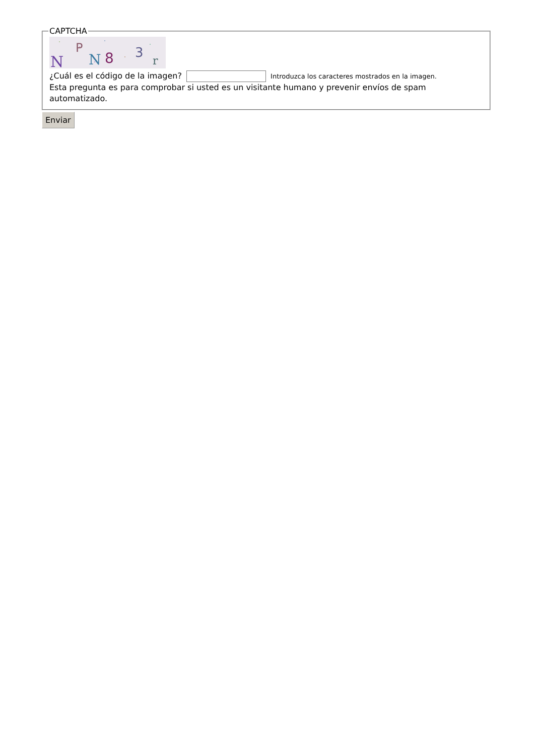CAPTCHA
N
P
N
8
3
r
¿Cuál es el código de la imagen? Introduzca los caracteres mostrados en la imagen.
Esta pregunta es para comprobar si usted es un visitante humano y prevenir envíos de spam automatizado.
Enviar